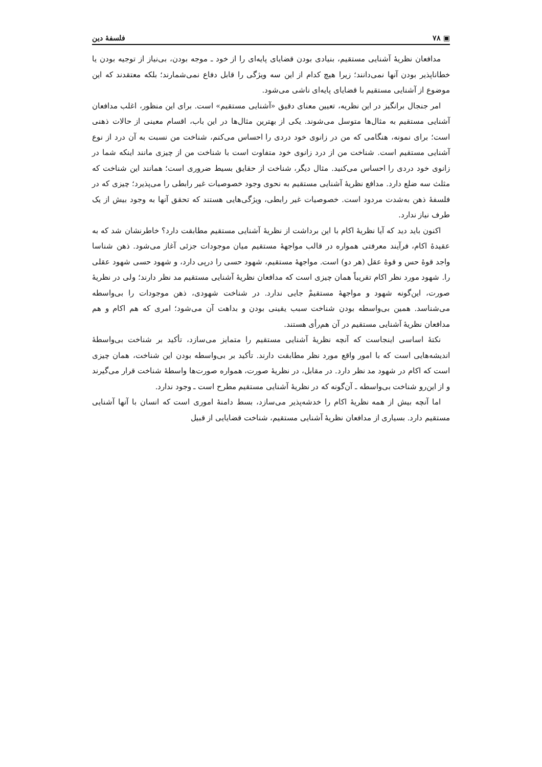▣ ۷۸ فلسفهٔ دین
مدافعان نظریهٔ آشنایی مستقیم، بنیادی بودن قضایای پایه‌ای را از خود ـ موجه بودن، بی‌نیاز از توجیه بودن یا خطاناپذیر بودن آنها نمی‌دانند؛ زیرا هیچ کدام از این سه ویژگی را قابل دفاع نمی‌شمارند؛ بلکه معتقدند که این موضوع از آشنایی مستقیم با قضایای پایه‌ای ناشی می‌شود.
امر جنجال برانگیز در این نظریه، تعیین معنای دقیق «آشنایی مستقیم» است. برای این منظور، اغلب مدافعان آشنایی مستقیم به مثال‌ها متوسل می‌شوند. یکی از بهترین مثال‌ها در این باب، اقسام معینی از حالات ذهنی است؛ برای نمونه، هنگامی که من در زانوی خود دردی را احساس می‌کنم، شناخت من نسبت به آن درد از نوع آشنایی مستقیم است. شناخت من از درد زانوی خود متفاوت است با شناخت من از چیزی مانند اینکه شما در زانوی خود دردی را احساس می‌کنید. مثال دیگر، شناخت از حقایق بسیط ضروری است؛ همانند این شناخت که مثلث سه ضلع دارد. مدافع نظریهٔ آشنایی مستقیم به نحوی وجود خصوصیات غیر رابطی را می‌پذیرد؛ چیزی که در فلسفهٔ ذهن به‌شدت مردود است. خصوصیات غیر رابطی، ویژگی‌هایی هستند که تحقق آنها به وجود بیش از یک طرف نیاز ندارد.
اکنون باید دید که آیا نظریهٔ اکام با این برداشت از نظریهٔ آشنایی مستقیم مطابقت دارد؟ خاطرنشان شد که به عقیدهٔ اکام، فرآیند معرفتی همواره در قالب مواجههٔ مستقیم میان موجودات جزئی آغاز می‌شود. ذهن شناسا واجد قوهٔ حس و قوهٔ عقل (هر دو) است. مواجههٔ مستقیم، شهود حسی را درپی دارد، و شهود حسی شهود عقلی را. شهود مورد نظر اکام تقریباً همان چیزی است که مدافعان نظریهٔ آشنایی مستقیم مد نظر دارند؛ ولی در نظریهٔ صورت، این‌گونه شهود و مواجههٔ مستقیمْ جایی ندارد. در شناخت شهودی، ذهن موجودات را بی‌واسطه می‌شناسد. همین بی‌واسطه بودن شناخت سبب یقینی بودن و بداهت آن می‌شود؛ امری که هم اکام و هم مدافعان نظریهٔ آشنایی مستقیم در آن هم‌رأی هستند.
نکتهٔ اساسی اینجاست که آنچه نظریهٔ آشنایی مستقیم را متمایز می‌سازد، تأکید بر شناخت بی‌واسطهٔ اندیشه‌هایی است که با امور واقع مورد نظر مطابقت دارند. تأکید بر بی‌واسطه بودن این شناخت، همان چیزی است که اکام در شهود مد نظر دارد. در مقابل، در نظریهٔ صورت، همواره صورت‌ها واسطهٔ شناخت قرار می‌گیرند و از این‌رو شناخت بی‌واسطه ـ آن‌گونه که در نظریهٔ آشنایی مستقیم مطرح است ـ وجود ندارد.
اما آنچه بیش از همه نظریهٔ اکام را خدشه‌پذیر می‌سازد، بسط دامنهٔ اموری است که انسان با آنها آشنایی مستقیم دارد. بسیاری از مدافعان نظریهٔ آشنایی مستقیم، شناخت قضایایی از قبیل